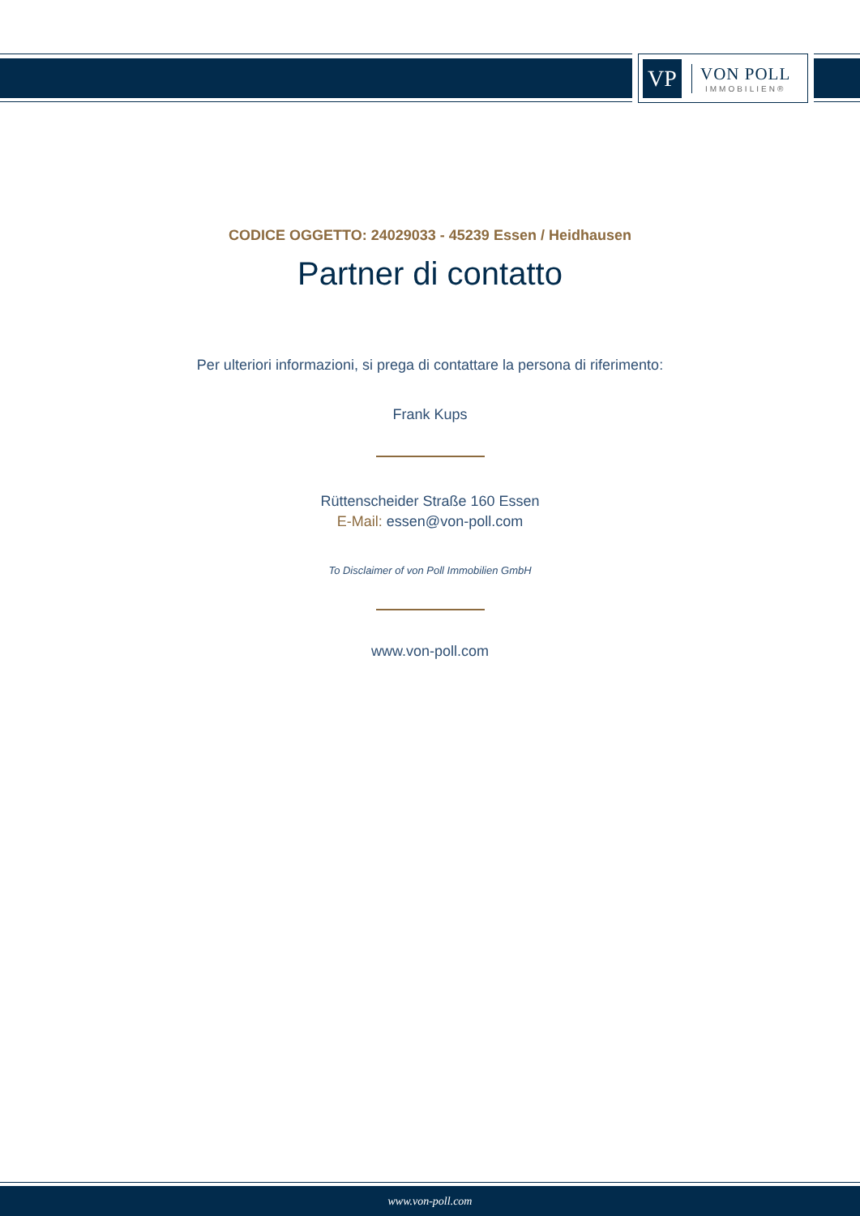VP
VON POLL
IMMOBILIEN®
CODICE OGGETTO: 24029033 - 45239 Essen / Heidhausen
Partner di contatto
Per ulteriori informazioni, si prega di contattare la persona di riferimento:
Frank Kups
Rüttenscheider Straße 160 Essen
E-Mail: essen@von-poll.com
To Disclaimer of von Poll Immobilien GmbH
www.von-poll.com
www.von-poll.com